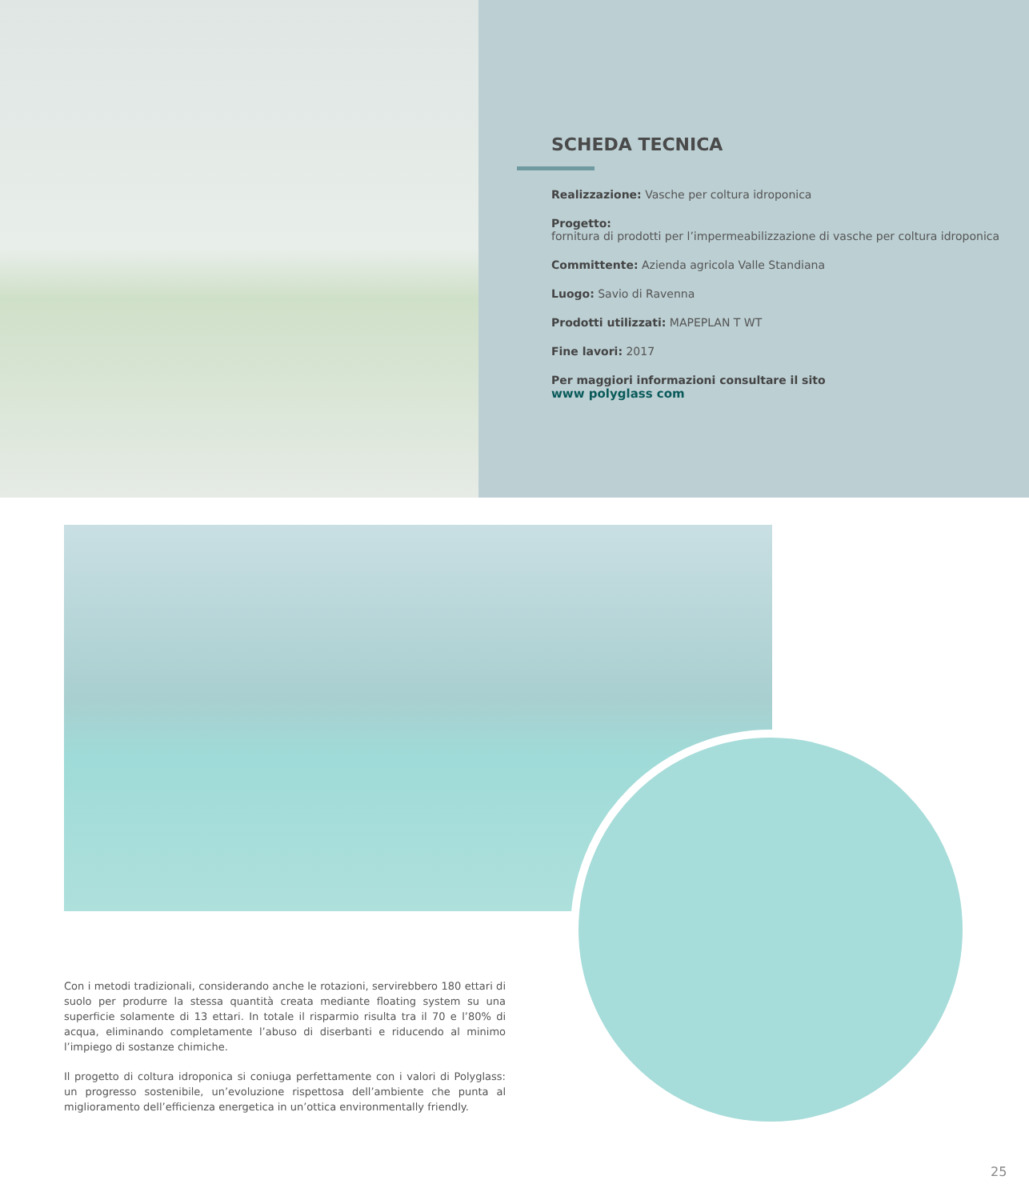SCHEDA TECNICA
Realizzazione: Vasche per coltura idroponica
Progetto:
fornitura di prodotti per l’impermeabilizzazione di vasche per coltura idroponica
Committente: Azienda agricola Valle Standiana
Luogo: Savio di Ravenna
Prodotti utilizzati: MAPEPLAN T WT
Fine lavori: 2017
Per maggiori informazioni consultare il sito
www polyglass com
Con i metodi tradizionali, considerando anche le rotazioni, servirebbero 180 ettari di suolo per produrre la stessa quantità creata mediante floating system su una superficie solamente di 13 ettari. In totale il risparmio risulta tra il 70 e l’80% di acqua, eliminando completamente l’abuso di diserbanti e riducendo al minimo l’impiego di sostanze chimiche.
Il progetto di coltura idroponica si coniuga perfettamente con i valori di Polyglass: un progresso sostenibile, un’evoluzione rispettosa dell’ambiente che punta al miglioramento dell’efficienza energetica in un’ottica environmentally friendly.
25